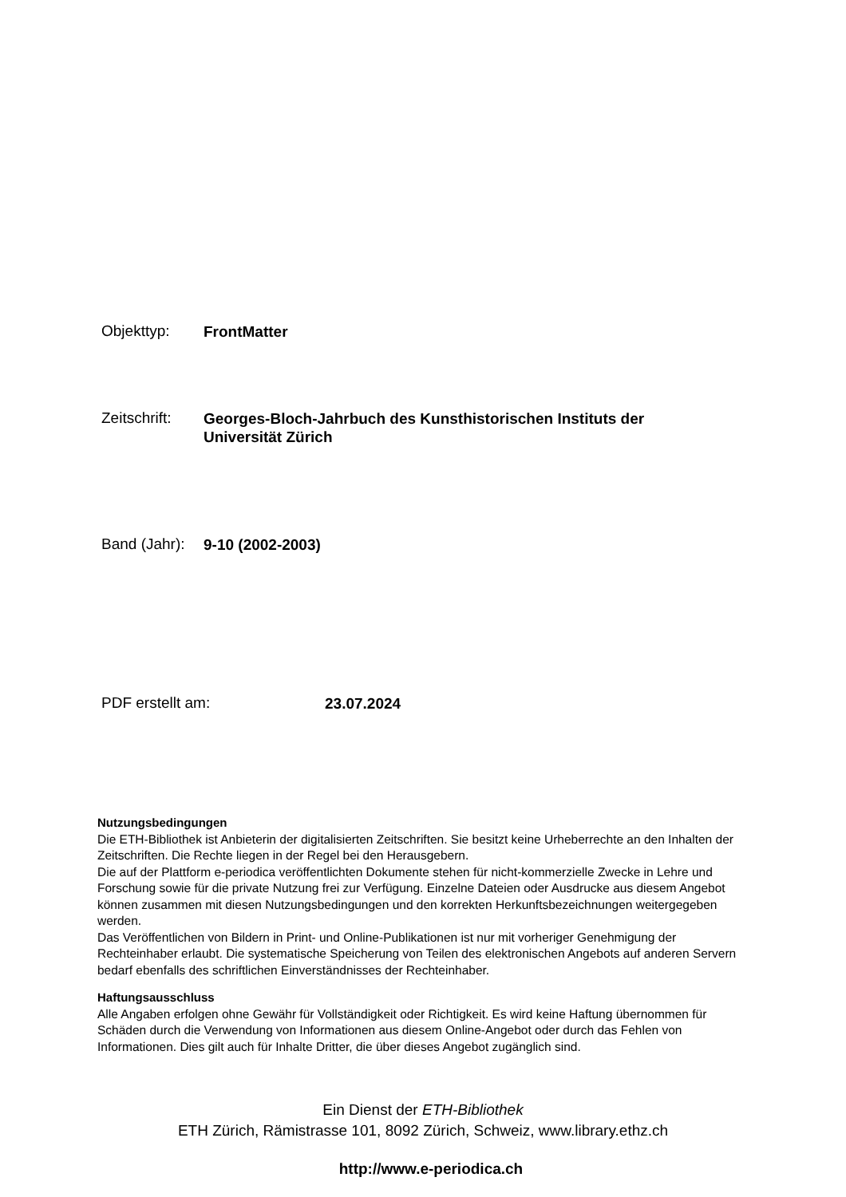Objekttyp:
FrontMatter
Zeitschrift:
Georges-Bloch-Jahrbuch des Kunsthistorischen Instituts der Universität Zürich
Band (Jahr):
9-10 (2002-2003)
PDF erstellt am:
23.07.2024
Nutzungsbedingungen
Die ETH-Bibliothek ist Anbieterin der digitalisierten Zeitschriften. Sie besitzt keine Urheberrechte an den Inhalten der Zeitschriften. Die Rechte liegen in der Regel bei den Herausgebern.
Die auf der Plattform e-periodica veröffentlichten Dokumente stehen für nicht-kommerzielle Zwecke in Lehre und Forschung sowie für die private Nutzung frei zur Verfügung. Einzelne Dateien oder Ausdrucke aus diesem Angebot können zusammen mit diesen Nutzungsbedingungen und den korrekten Herkunftsbezeichnungen weitergegeben werden.
Das Veröffentlichen von Bildern in Print- und Online-Publikationen ist nur mit vorheriger Genehmigung der Rechteinhaber erlaubt. Die systematische Speicherung von Teilen des elektronischen Angebots auf anderen Servern bedarf ebenfalls des schriftlichen Einverständnisses der Rechteinhaber.
Haftungsausschluss
Alle Angaben erfolgen ohne Gewähr für Vollständigkeit oder Richtigkeit. Es wird keine Haftung übernommen für Schäden durch die Verwendung von Informationen aus diesem Online-Angebot oder durch das Fehlen von Informationen. Dies gilt auch für Inhalte Dritter, die über dieses Angebot zugänglich sind.
Ein Dienst der ETH-Bibliothek
ETH Zürich, Rämistrasse 101, 8092 Zürich, Schweiz, www.library.ethz.ch
http://www.e-periodica.ch